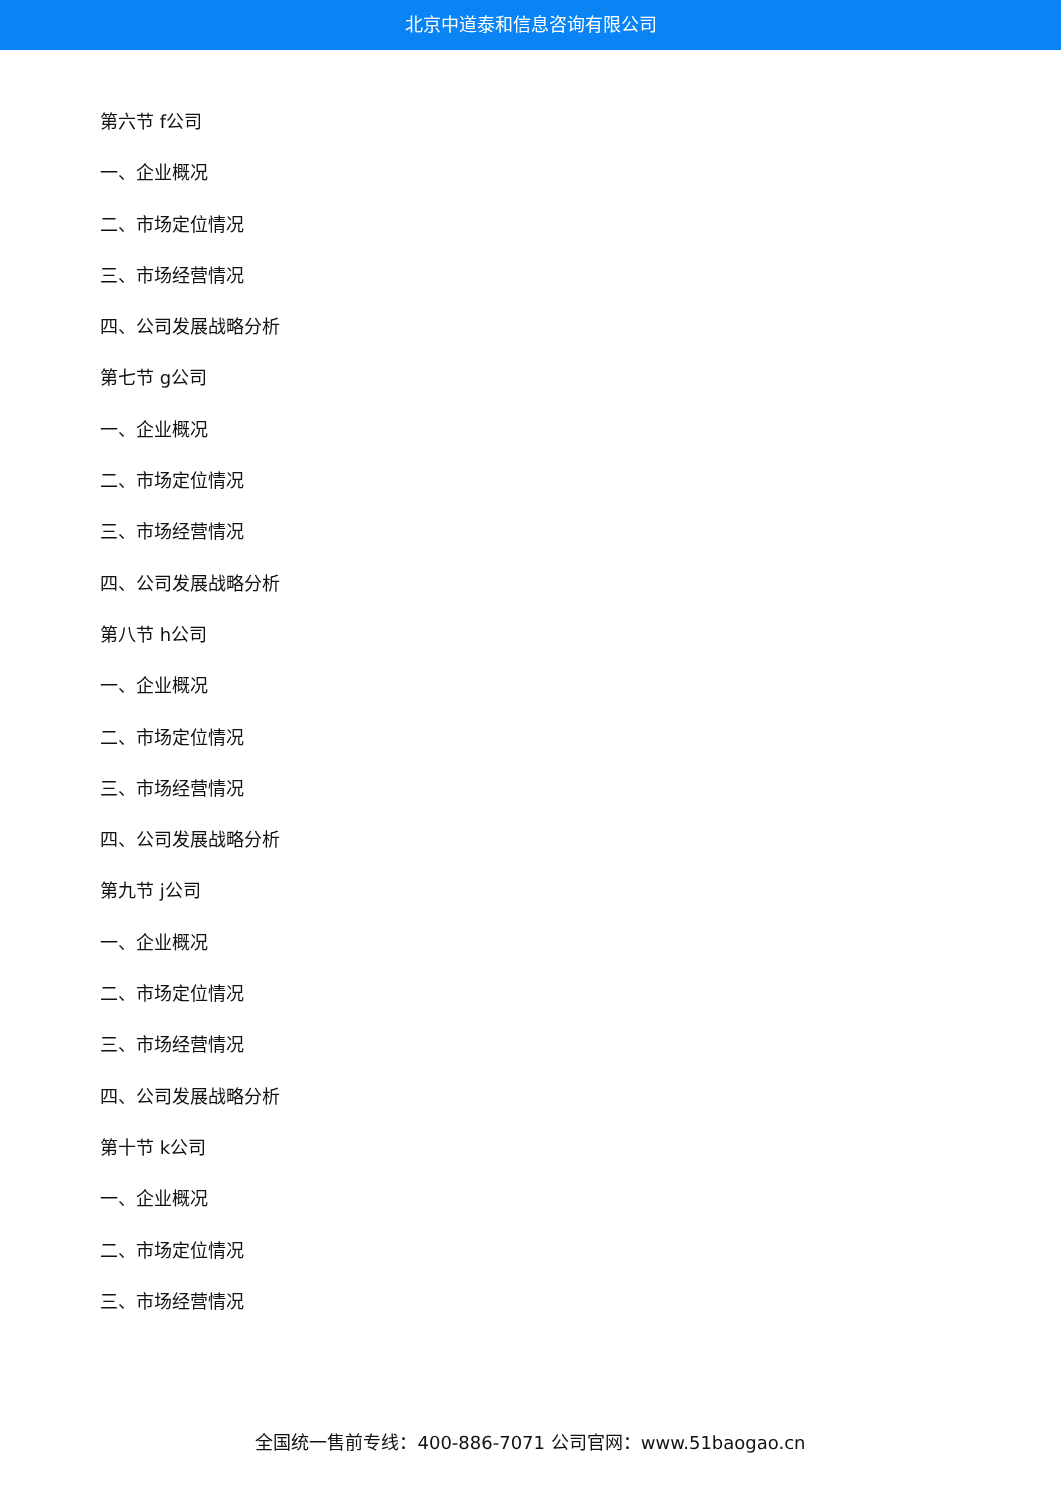北京中道泰和信息咨询有限公司
第六节 f公司
一、企业概况
二、市场定位情况
三、市场经营情况
四、公司发展战略分析
第七节 g公司
一、企业概况
二、市场定位情况
三、市场经营情况
四、公司发展战略分析
第八节 h公司
一、企业概况
二、市场定位情况
三、市场经营情况
四、公司发展战略分析
第九节 j公司
一、企业概况
二、市场定位情况
三、市场经营情况
四、公司发展战略分析
第十节 k公司
一、企业概况
二、市场定位情况
三、市场经营情况
全国统一售前专线：400-886-7071 公司官网：www.51baogao.cn